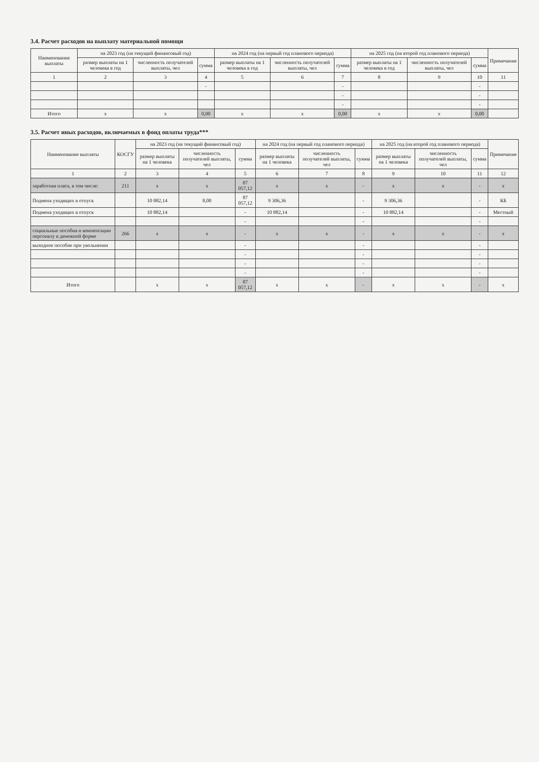3.4. Расчет расходов на выплату материальной помощи
| Наименование выплаты | на 2023 год (на текущий финансовый год) | | | на 2024 год (на первый год планового периода) | | | на 2025 год (на второй год планового периода) | | | Примечание |
| --- | --- | --- | --- | --- | --- | --- | --- | --- | --- | --- |
| | размер выплаты на 1 человека в год | численность получателей выплаты, чел | сумма | размер выплаты на 1 человека в год | численность получателей выплаты, чел | сумма | размер выплаты на 1 человека в год | численность получателей выплаты, чел | сумма | |
| 1 | 2 | 3 | 4 | 5 | 6 | 7 | 8 | 9 | 10 | 11 |
| | | | - | | | - | | | - | |
| | | | | | | - | | | - | |
| | | | | | | - | | | - | |
| Итого | x | x | 0,00 | x | x | 0,00 | x | x | 0,00 | |
3.5. Расчет иных расходов, включаемых в фонд оплаты труда***
| Наименование выплаты | КОСГУ | на 2023 год (на текущий финансовый год) | | | на 2024 год (на первый год планового периода) | | | на 2025 год (на второй год планового периода) | | | Примечание |
| --- | --- | --- | --- | --- | --- | --- | --- | --- | --- | --- | --- |
| | | размер выплаты на 1 человека | численность получателей выплаты, чел | сумма | размер выплаты на 1 человека | численность получателей выплаты, чел | сумма | размер выплаты на 1 человека | численность получателей выплаты, чел | сумма | |
| 1 | 2 | 3 | 4 | 5 | 6 | 7 | 8 | 9 | 10 | 11 | 12 |
| заработная плата, в том числе: | 211 | x | x | 87 057,12 | x | x | - | x | x | - | x |
| Подмена уходящих в отпуск | | 10 882,14 | 8,00 | 87 057,12 | 9 306,36 | | - | 9 306,36 | | - | КБ |
| Подмена уходящих в отпуск | | 10 882,14 | | - | 10 882,14 | | - | 10 882,14 | | - | Местный |
| | | | | - | | | - | | | - | |
| социальные пособия и компенсации персоналу в денежной форме | 266 | x | x | - | x | x | - | x | x | - | x |
| выходное пособие при увольнении | | | | - | | | - | | | - | |
| | | | | - | | | - | | | - | |
| | | | | - | | | - | | | - | |
| | | | | - | | | - | | | - | |
| Итого | | x | x | 87 057,12 | x | x | - | x | x | - | x |